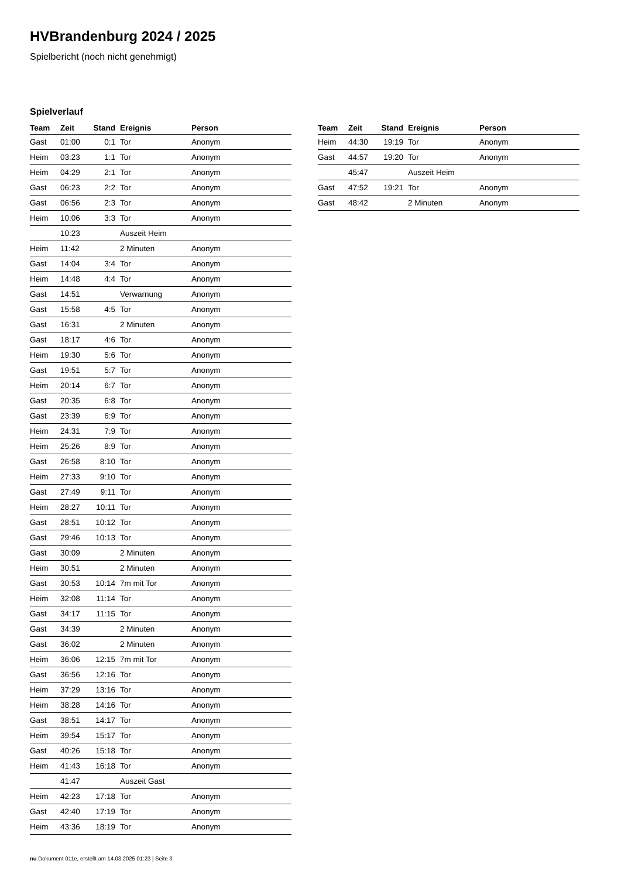HVBrandenburg 2024 / 2025
Spielbericht (noch nicht genehmigt)
Spielverlauf
| Team | Zeit | Stand | Ereignis | Person |
| --- | --- | --- | --- | --- |
| Gast | 01:00 | 0:1 | Tor | Anonym |
| Heim | 03:23 | 1:1 | Tor | Anonym |
| Heim | 04:29 | 2:1 | Tor | Anonym |
| Gast | 06:23 | 2:2 | Tor | Anonym |
| Gast | 06:56 | 2:3 | Tor | Anonym |
| Heim | 10:06 | 3:3 | Tor | Anonym |
| | 10:23 | | Auszeit Heim | |
| Heim | 11:42 | | 2 Minuten | Anonym |
| Gast | 14:04 | 3:4 | Tor | Anonym |
| Heim | 14:48 | 4:4 | Tor | Anonym |
| Gast | 14:51 | | Verwarnung | Anonym |
| Gast | 15:58 | 4:5 | Tor | Anonym |
| Gast | 16:31 | | 2 Minuten | Anonym |
| Gast | 18:17 | 4:6 | Tor | Anonym |
| Heim | 19:30 | 5:6 | Tor | Anonym |
| Gast | 19:51 | 5:7 | Tor | Anonym |
| Heim | 20:14 | 6:7 | Tor | Anonym |
| Gast | 20:35 | 6:8 | Tor | Anonym |
| Gast | 23:39 | 6:9 | Tor | Anonym |
| Heim | 24:31 | 7:9 | Tor | Anonym |
| Heim | 25:26 | 8:9 | Tor | Anonym |
| Gast | 26:58 | 8:10 | Tor | Anonym |
| Heim | 27:33 | 9:10 | Tor | Anonym |
| Gast | 27:49 | 9:11 | Tor | Anonym |
| Heim | 28:27 | 10:11 | Tor | Anonym |
| Gast | 28:51 | 10:12 | Tor | Anonym |
| Gast | 29:46 | 10:13 | Tor | Anonym |
| Gast | 30:09 | | 2 Minuten | Anonym |
| Heim | 30:51 | | 2 Minuten | Anonym |
| Gast | 30:53 | 10:14 | 7m mit Tor | Anonym |
| Heim | 32:08 | 11:14 | Tor | Anonym |
| Gast | 34:17 | 11:15 | Tor | Anonym |
| Gast | 34:39 | | 2 Minuten | Anonym |
| Gast | 36:02 | | 2 Minuten | Anonym |
| Heim | 36:06 | 12:15 | 7m mit Tor | Anonym |
| Gast | 36:56 | 12:16 | Tor | Anonym |
| Heim | 37:29 | 13:16 | Tor | Anonym |
| Heim | 38:28 | 14:16 | Tor | Anonym |
| Gast | 38:51 | 14:17 | Tor | Anonym |
| Heim | 39:54 | 15:17 | Tor | Anonym |
| Gast | 40:26 | 15:18 | Tor | Anonym |
| Heim | 41:43 | 16:18 | Tor | Anonym |
| | 41:47 | | Auszeit Gast | |
| Heim | 42:23 | 17:18 | Tor | Anonym |
| Gast | 42:40 | 17:19 | Tor | Anonym |
| Heim | 43:36 | 18:19 | Tor | Anonym |
| Team | Zeit | Stand | Ereignis | Person |
| --- | --- | --- | --- | --- |
| Heim | 44:30 | 19:19 | Tor | Anonym |
| Gast | 44:57 | 19:20 | Tor | Anonym |
| | 45:47 | | Auszeit Heim | |
| Gast | 47:52 | 19:21 | Tor | Anonym |
| Gast | 48:42 | | 2 Minuten | Anonym |
nu.Dokument 011e, erstellt am 14.03.2025 01:23 | Seite 3